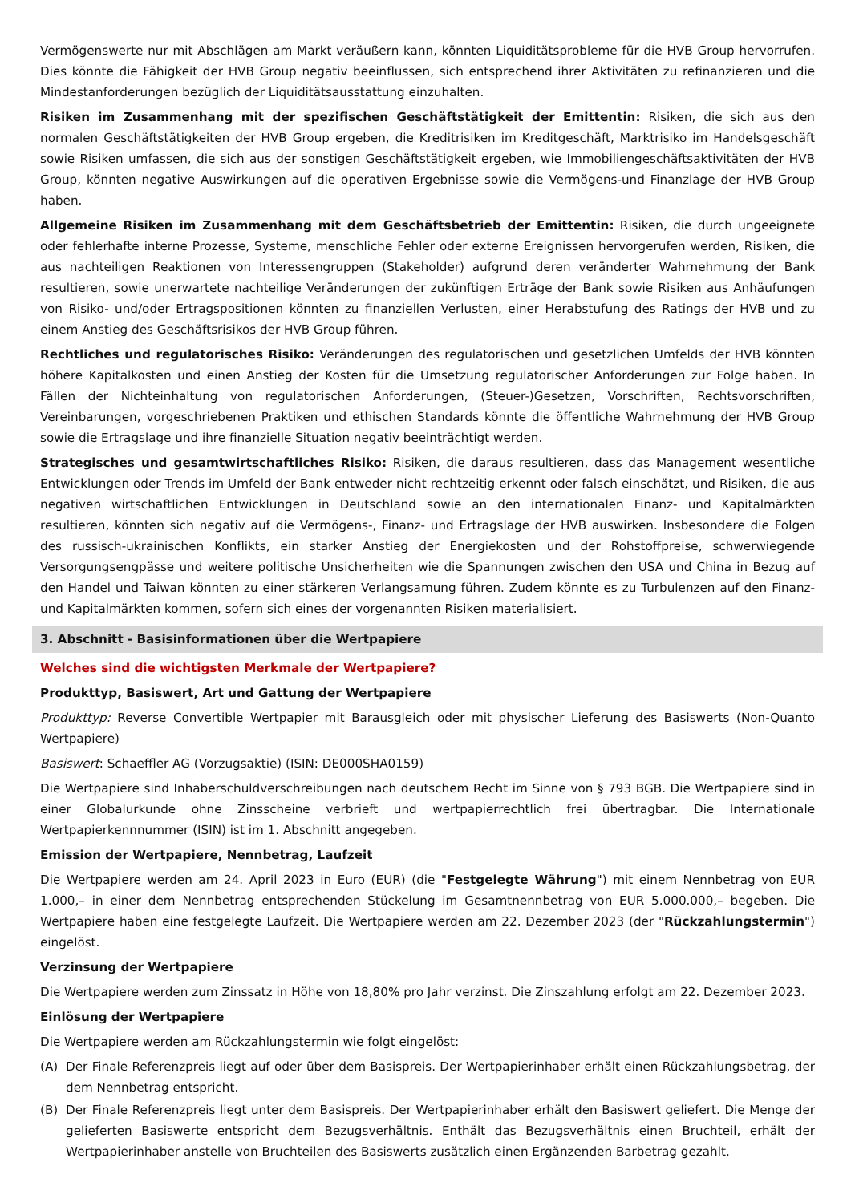Vermögenswerte nur mit Abschlägen am Markt veräußern kann, könnten Liquiditätsprobleme für die HVB Group hervorrufen. Dies könnte die Fähigkeit der HVB Group negativ beeinflussen, sich entsprechend ihrer Aktivitäten zu refinanzieren und die Mindestanforderungen bezüglich der Liquiditätsausstattung einzuhalten.
Risiken im Zusammenhang mit der spezifischen Geschäftstätigkeit der Emittentin: Risiken, die sich aus den normalen Geschäftstätigkeiten der HVB Group ergeben, die Kreditrisiken im Kreditgeschäft, Marktrisiko im Handelsgeschäft sowie Risiken umfassen, die sich aus der sonstigen Geschäftstätigkeit ergeben, wie Immobiliengeschäftsaktivitäten der HVB Group, könnten negative Auswirkungen auf die operativen Ergebnisse sowie die Vermögens-und Finanzlage der HVB Group haben.
Allgemeine Risiken im Zusammenhang mit dem Geschäftsbetrieb der Emittentin: Risiken, die durch ungeeignete oder fehlerhafte interne Prozesse, Systeme, menschliche Fehler oder externe Ereignissen hervorgerufen werden, Risiken, die aus nachteiligen Reaktionen von Interessengruppen (Stakeholder) aufgrund deren veränderter Wahrnehmung der Bank resultieren, sowie unerwartete nachteilige Veränderungen der zukünftigen Erträge der Bank sowie Risiken aus Anhäufungen von Risiko- und/oder Ertragspositionen könnten zu finanziellen Verlusten, einer Herabstufung des Ratings der HVB und zu einem Anstieg des Geschäftsrisikos der HVB Group führen.
Rechtliches und regulatorisches Risiko: Veränderungen des regulatorischen und gesetzlichen Umfelds der HVB könnten höhere Kapitalkosten und einen Anstieg der Kosten für die Umsetzung regulatorischer Anforderungen zur Folge haben. In Fällen der Nichteinhaltung von regulatorischen Anforderungen, (Steuer-)Gesetzen, Vorschriften, Rechtsvorschriften, Vereinbarungen, vorgeschriebenen Praktiken und ethischen Standards könnte die öffentliche Wahrnehmung der HVB Group sowie die Ertragslage und ihre finanzielle Situation negativ beeinträchtigt werden.
Strategisches und gesamtwirtschaftliches Risiko: Risiken, die daraus resultieren, dass das Management wesentliche Entwicklungen oder Trends im Umfeld der Bank entweder nicht rechtzeitig erkennt oder falsch einschätzt, und Risiken, die aus negativen wirtschaftlichen Entwicklungen in Deutschland sowie an den internationalen Finanz- und Kapitalmärkten resultieren, könnten sich negativ auf die Vermögens-, Finanz- und Ertragslage der HVB auswirken. Insbesondere die Folgen des russisch-ukrainischen Konflikts, ein starker Anstieg der Energiekosten und der Rohstoffpreise, schwerwiegende Versorgungsengpässe und weitere politische Unsicherheiten wie die Spannungen zwischen den USA und China in Bezug auf den Handel und Taiwan könnten zu einer stärkeren Verlangsamung führen. Zudem könnte es zu Turbulenzen auf den Finanz- und Kapitalmärkten kommen, sofern sich eines der vorgenannten Risiken materialisiert.
3. Abschnitt - Basisinformationen über die Wertpapiere
Welches sind die wichtigsten Merkmale der Wertpapiere?
Produkttyp, Basiswert, Art und Gattung der Wertpapiere
Produkttyp: Reverse Convertible Wertpapier mit Barausgleich oder mit physischer Lieferung des Basiswerts (Non-Quanto Wertpapiere)
Basiswert: Schaeffler AG (Vorzugsaktie) (ISIN: DE000SHA0159)
Die Wertpapiere sind Inhaberschuldverschreibungen nach deutschem Recht im Sinne von § 793 BGB. Die Wertpapiere sind in einer Globalurkunde ohne Zinsscheine verbrieft und wertpapierrechtlich frei übertragbar. Die Internationale Wertpapierkennnummer (ISIN) ist im 1. Abschnitt angegeben.
Emission der Wertpapiere, Nennbetrag, Laufzeit
Die Wertpapiere werden am 24. April 2023 in Euro (EUR) (die "Festgelegte Währung") mit einem Nennbetrag von EUR 1.000,– in einer dem Nennbetrag entsprechenden Stückelung im Gesamtnennbetrag von EUR 5.000.000,– begeben. Die Wertpapiere haben eine festgelegte Laufzeit. Die Wertpapiere werden am 22. Dezember 2023 (der "Rückzahlungstermin") eingelöst.
Verzinsung der Wertpapiere
Die Wertpapiere werden zum Zinssatz in Höhe von 18,80% pro Jahr verzinst. Die Zinszahlung erfolgt am 22. Dezember 2023.
Einlösung der Wertpapiere
Die Wertpapiere werden am Rückzahlungstermin wie folgt eingelöst:
(A) Der Finale Referenzpreis liegt auf oder über dem Basispreis. Der Wertpapierinhaber erhält einen Rückzahlungsbetrag, der dem Nennbetrag entspricht.
(B) Der Finale Referenzpreis liegt unter dem Basispreis. Der Wertpapierinhaber erhält den Basiswert geliefert. Die Menge der gelieferten Basiswerte entspricht dem Bezugsverhältnis. Enthält das Bezugsverhältnis einen Bruchteil, erhält der Wertpapierinhaber anstelle von Bruchteilen des Basiswerts zusätzlich einen Ergänzenden Barbetrag gezahlt.